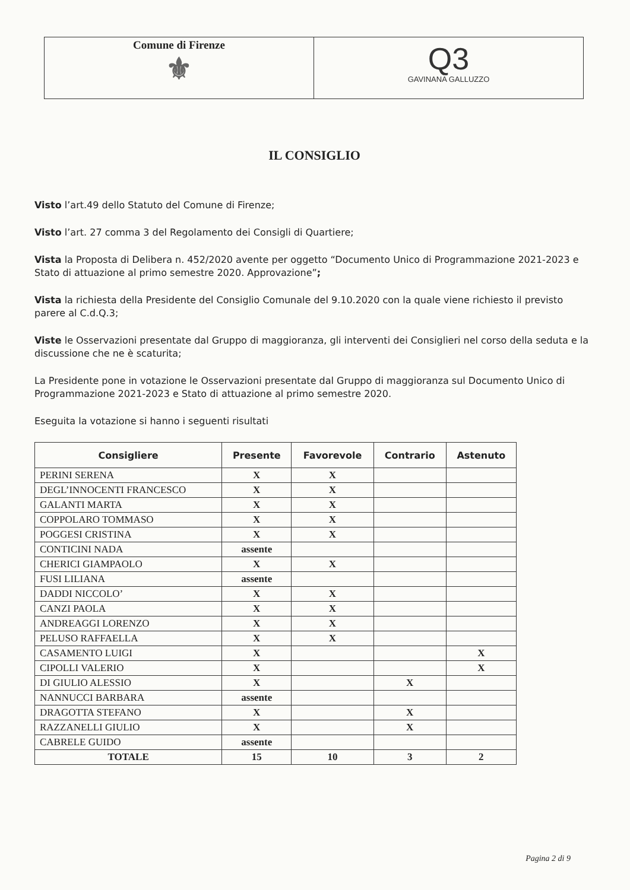Comune di Firenze
⚜
Q3
GAVINANA GALLUZZO
IL CONSIGLIO
Visto l’art.49 dello Statuto del Comune di Firenze;
Visto l’art. 27 comma 3 del Regolamento dei Consigli di Quartiere;
Vista la Proposta di Delibera n. 452/2020 avente per oggetto “Documento Unico di Programmazione 2021-2023 e Stato di attuazione al primo semestre 2020. Approvazione”;
Vista la richiesta della Presidente del Consiglio Comunale del 9.10.2020 con la quale viene richiesto il previsto parere al C.d.Q.3;
Viste le Osservazioni presentate dal Gruppo di maggioranza, gli interventi dei Consiglieri nel corso della seduta e la discussione che ne è scaturita;
La Presidente pone in votazione le Osservazioni presentate dal Gruppo di maggioranza sul Documento Unico di Programmazione 2021-2023 e Stato di attuazione al primo semestre 2020.
Eseguita la votazione si hanno i seguenti risultati
| Consigliere | Presente | Favorevole | Contrario | Astenuto |
| --- | --- | --- | --- | --- |
| PERINI SERENA | X | X | | |
| DEGL’INNOCENTI FRANCESCO | X | X | | |
| GALANTI MARTA | X | X | | |
| COPPOLARO TOMMASO | X | X | | |
| POGGESI CRISTINA | X | X | | |
| CONTICINI NADA | assente | | | |
| CHERICI GIAMPAOLO | X | X | | |
| FUSI LILIANA | assente | | | |
| DADDI NICCOLO’ | X | X | | |
| CANZI PAOLA | X | X | | |
| ANDREAGGI LORENZO | X | X | | |
| PELUSO RAFFAELLA | X | X | | |
| CASAMENTO LUIGI | X | | | X |
| CIPOLLI VALERIO | X | | | X |
| DI GIULIO ALESSIO | X | | X | |
| NANNUCCI BARBARA | assente | | | |
| DRAGOTTA STEFANO | X | | X | |
| RAZZANELLI GIULIO | X | | X | |
| CABRELE GUIDO | assente | | | |
| TOTALE | 15 | 10 | 3 | 2 |
Pagina 2 di 9